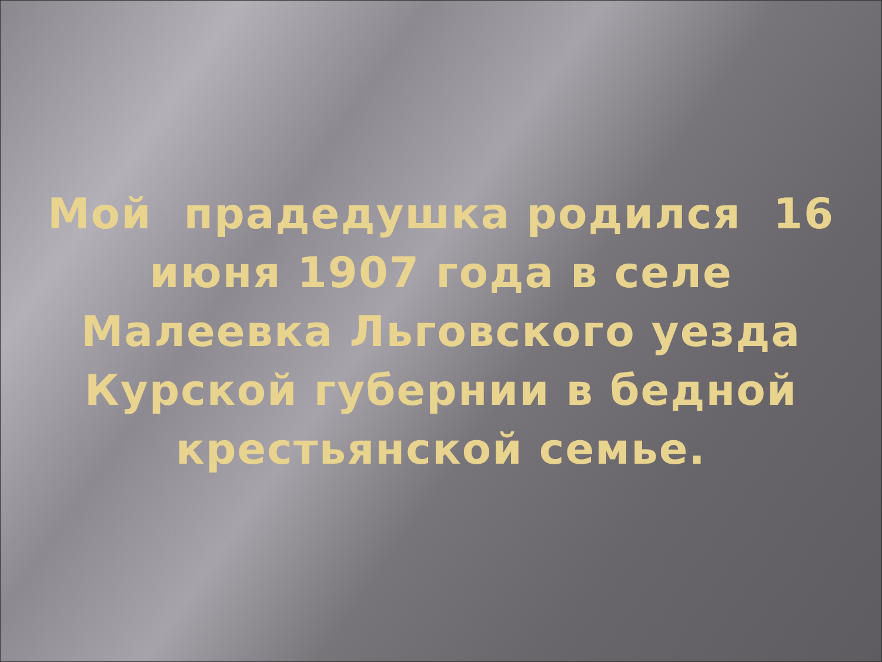Мой прадедушка родился 16 июня 1907 года в селе Малеевка Льговского уезда Курской губернии в бедной крестьянской семье.